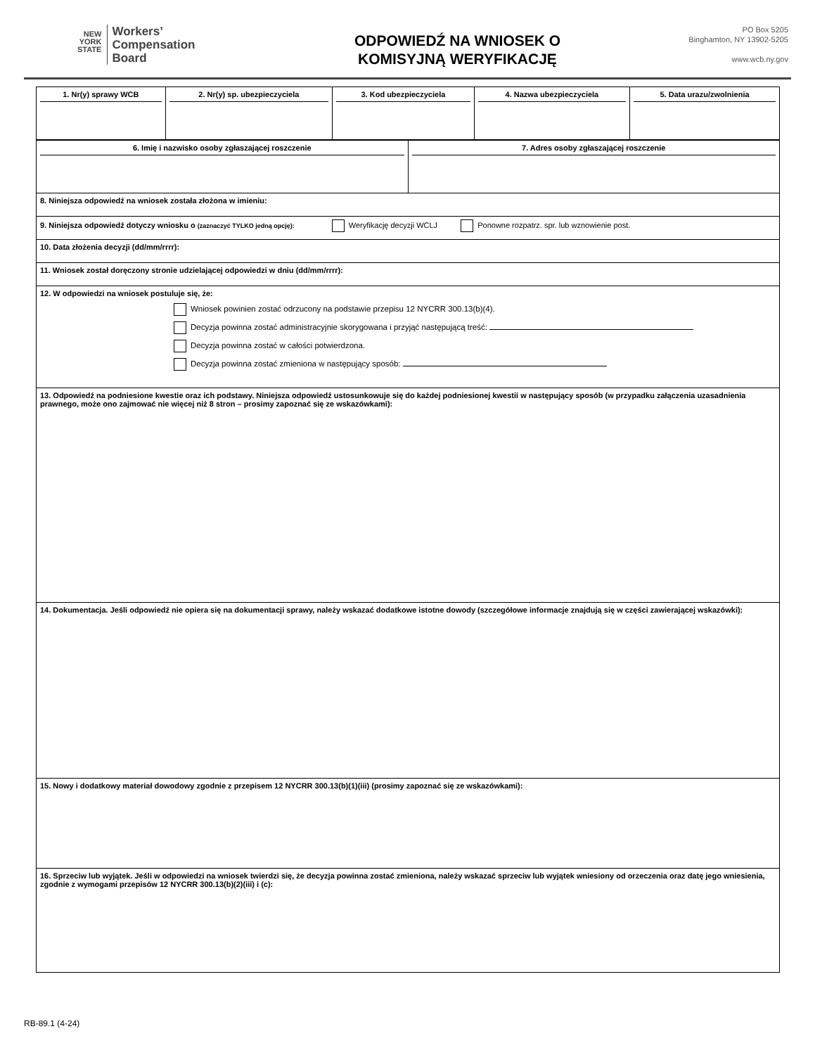NEW
YORK
STATE
Workers’
Compensation
Board
ODPOWIEDŹ NA WNIOSEK O
KOMISYJNĄ WERYFIKACJĘ
PO Box 5205
Binghamton, NY 13902-5205
www.wcb.ny.gov
| 1. Nr(y) sprawy WCB | 2. Nr(y) sp. ubezpieczyciela | 3. Kod ubezpieczyciela | 4. Nazwa ubezpieczyciela | 5. Data urazu/zwolnienia |
| 6. Imię i nazwisko osoby zgłaszającej roszczenie | 7. Adres osoby zgłaszającej roszczenie |
| 8. Niniejsza odpowiedź na wniosek została złożona w imieniu: | |
| 9. Niniejsza odpowiedź dotyczy wniosku o (zaznaczyć TYLKO jedną opcję): Weryfikację decyzji WCLJ Ponowne rozpatrz. spr. lub wznowienie post. | |
| 10. Data złożenia decyzji (dd/mm/rrrr): | |
| 11. Wniosek został doręczony stronie udzielającej odpowiedzi w dniu (dd/mm/rrrr): | |
| 12. W odpowiedzi na wniosek postuluje się, że: Wniosek powinien zostać odrzucony na podstawie przepisu 12 NYCRR 300.13(b)(4). Decyzja powinna zostać administracyjnie skorygowana i przyjąć następującą treść: Decyzja powinna zostać w całości potwierdzona. Decyzja powinna zostać zmieniona w następujący sposób: | |
| 13. Odpowiedź na podniesione kwestie oraz ich podstawy. Niniejsza odpowiedź ustosunkowuje się do każdej podniesionej kwestii w następujący sposób (w przypadku załączenia uzasadnienia prawnego, może ono zajmować nie więcej niż 8 stron – prosimy zapoznać się ze wskazówkami): | |
| 14. Dokumentacja. Jeśli odpowiedź nie opiera się na dokumentacji sprawy, należy wskazać dodatkowe istotne dowody (szczegółowe informacje znajdują się w części zawierającej wskazówki): | |
| 15. Nowy i dodatkowy materiał dowodowy zgodnie z przepisem 12 NYCRR 300.13(b)(1)(iii) (prosimy zapoznać się ze wskazówkami): | |
| 16. Sprzeciw lub wyjątek. Jeśli w odpowiedzi na wniosek twierdzi się, że decyzja powinna zostać zmieniona, należy wskazać sprzeciw lub wyjątek wniesiony od orzeczenia oraz datę jego wniesienia, zgodnie z wymogami przepisów 12 NYCRR 300.13(b)(2)(iii) i (c): | |
RB-89.1 (4-24)